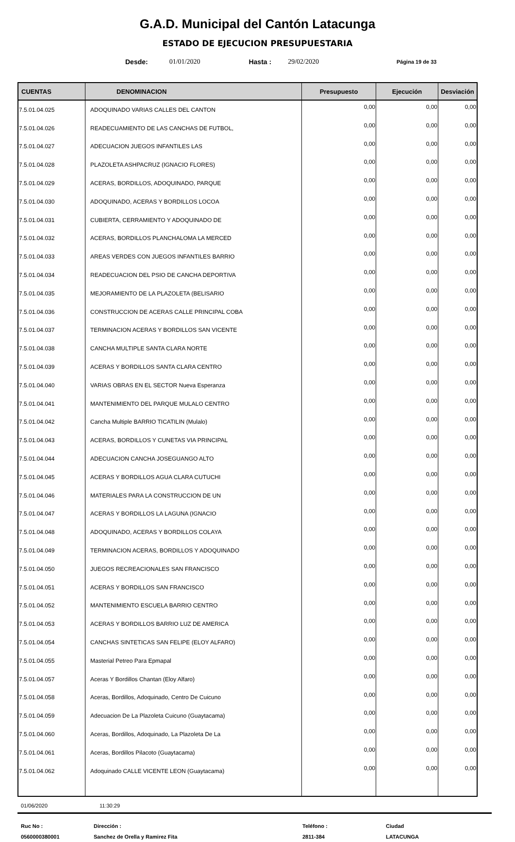G.A.D. Municipal del Cantón Latacunga
ESTADO DE EJECUCION PRESUPUESTARIA
Desde: 01/01/2020 Hasta : 29/02/2020 Página 19 de 33
| CUENTAS | DENOMINACION | Presupuesto | Ejecución | Desviación |
| --- | --- | --- | --- | --- |
| 7.5.01.04.025 | ADOQUINADO VARIAS CALLES DEL CANTON | 0,00 | 0,00 | 0,00 |
| 7.5.01.04.026 | READECUAMIENTO DE LAS CANCHAS DE FUTBOL, | 0,00 | 0,00 | 0,00 |
| 7.5.01.04.027 | ADECUACION JUEGOS INFANTILES LAS | 0,00 | 0,00 | 0,00 |
| 7.5.01.04.028 | PLAZOLETA ASHPACRUZ (IGNACIO FLORES) | 0,00 | 0,00 | 0,00 |
| 7.5.01.04.029 | ACERAS, BORDILLOS, ADOQUINADO, PARQUE | 0,00 | 0,00 | 0,00 |
| 7.5.01.04.030 | ADOQUINADO, ACERAS Y BORDILLOS LOCOA | 0,00 | 0,00 | 0,00 |
| 7.5.01.04.031 | CUBIERTA, CERRAMIENTO Y ADOQUINADO DE | 0,00 | 0,00 | 0,00 |
| 7.5.01.04.032 | ACERAS, BORDILLOS PLANCHALOMA LA MERCED | 0,00 | 0,00 | 0,00 |
| 7.5.01.04.033 | AREAS VERDES CON JUEGOS INFANTILES BARRIO | 0,00 | 0,00 | 0,00 |
| 7.5.01.04.034 | READECUACION DEL PSIO DE CANCHA DEPORTIVA | 0,00 | 0,00 | 0,00 |
| 7.5.01.04.035 | MEJORAMIENTO DE LA PLAZOLETA (BELISARIO | 0,00 | 0,00 | 0,00 |
| 7.5.01.04.036 | CONSTRUCCION DE ACERAS CALLE PRINCIPAL COBA | 0,00 | 0,00 | 0,00 |
| 7.5.01.04.037 | TERMINACION ACERAS Y BORDILLOS SAN VICENTE | 0,00 | 0,00 | 0,00 |
| 7.5.01.04.038 | CANCHA MULTIPLE SANTA CLARA NORTE | 0,00 | 0,00 | 0,00 |
| 7.5.01.04.039 | ACERAS Y BORDILLOS SANTA CLARA CENTRO | 0,00 | 0,00 | 0,00 |
| 7.5.01.04.040 | VARIAS OBRAS EN EL SECTOR Nueva Esperanza | 0,00 | 0,00 | 0,00 |
| 7.5.01.04.041 | MANTENIMIENTO DEL PARQUE MULALO CENTRO | 0,00 | 0,00 | 0,00 |
| 7.5.01.04.042 | Cancha Multiple BARRIO TICATILIN (Mulalo) | 0,00 | 0,00 | 0,00 |
| 7.5.01.04.043 | ACERAS, BORDILLOS Y CUNETAS VIA PRINCIPAL | 0,00 | 0,00 | 0,00 |
| 7.5.01.04.044 | ADECUACION CANCHA JOSEGUANGO ALTO | 0,00 | 0,00 | 0,00 |
| 7.5.01.04.045 | ACERAS Y BORDILLOS AGUA CLARA CUTUCHI | 0,00 | 0,00 | 0,00 |
| 7.5.01.04.046 | MATERIALES PARA LA CONSTRUCCION DE UN | 0,00 | 0,00 | 0,00 |
| 7.5.01.04.047 | ACERAS Y BORDILLOS LA LAGUNA (IGNACIO | 0,00 | 0,00 | 0,00 |
| 7.5.01.04.048 | ADOQUINADO, ACERAS Y BORDILLOS COLAYA | 0,00 | 0,00 | 0,00 |
| 7.5.01.04.049 | TERMINACION ACERAS, BORDILLOS Y ADOQUINADO | 0,00 | 0,00 | 0,00 |
| 7.5.01.04.050 | JUEGOS RECREACIONALES SAN FRANCISCO | 0,00 | 0,00 | 0,00 |
| 7.5.01.04.051 | ACERAS Y BORDILLOS SAN FRANCISCO | 0,00 | 0,00 | 0,00 |
| 7.5.01.04.052 | MANTENIMIENTO ESCUELA BARRIO CENTRO | 0,00 | 0,00 | 0,00 |
| 7.5.01.04.053 | ACERAS Y BORDILLOS BARRIO LUZ DE AMERICA | 0,00 | 0,00 | 0,00 |
| 7.5.01.04.054 | CANCHAS SINTETICAS SAN FELIPE (ELOY ALFARO) | 0,00 | 0,00 | 0,00 |
| 7.5.01.04.055 | Masterial Petreo Para Epmapal | 0,00 | 0,00 | 0,00 |
| 7.5.01.04.057 | Aceras Y Bordillos Chantan (Eloy Alfaro) | 0,00 | 0,00 | 0,00 |
| 7.5.01.04.058 | Aceras, Bordillos, Adoquinado, Centro De Cuicuno | 0,00 | 0,00 | 0,00 |
| 7.5.01.04.059 | Adecuacion De La Plazoleta Cuicuno (Guaytacama) | 0,00 | 0,00 | 0,00 |
| 7.5.01.04.060 | Aceras, Bordillos, Adoquinado, La Plazoleta De La | 0,00 | 0,00 | 0,00 |
| 7.5.01.04.061 | Aceras, Bordillos Pilacoto (Guaytacama) | 0,00 | 0,00 | 0,00 |
| 7.5.01.04.062 | Adoquinado CALLE VICENTE LEON (Guaytacama) | 0,00 | 0,00 | 0,00 |
01/06/2020 11:30:29
Ruc No :
0560000380001
Dirección :
Sanchez de Orella y Ramirez Fita
Teléfono :
2811-384
Ciudad
LATACUNGA